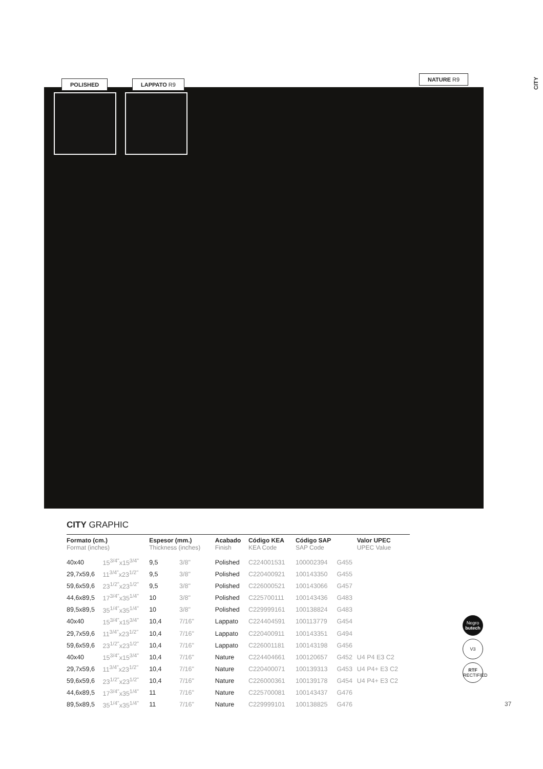CITY
POLISHED LAPPATO R9
NATURE R9
CITY GRAPHIC
| Formato (cm.) Format (inches) | | Espesor (mm.) Thickness (inches) | | Acabado Finish | Código KEA KEA Code | Código SAP SAP Code | | Valor UPEC UPEC Value |
| --- | --- | --- | --- | --- | --- | --- | --- | --- |
| 40x40 | 15<sup>3/4"</sup>x15<sup>3/4"</sup> | 9,5 | 3/8" | Polished | C224001531 | 100002394 | G455 | |
| 29,7x59,6 | 11<sup>3/4"</sup>x23<sup>1/2"</sup> | 9,5 | 3/8" | Polished | C220400921 | 100143350 | G455 | |
| 59,6x59,6 | 23<sup>1/2"</sup>x23<sup>1/2"</sup> | 9,5 | 3/8" | Polished | C226000521 | 100143066 | G457 | |
| 44,6x89,5 | 17<sup>3/4"</sup>x35<sup>1/4"</sup> | 10 | 3/8" | Polished | C225700111 | 100143436 | G483 | |
| 89,5x89,5 | 35<sup>1/4"</sup>x35<sup>1/4"</sup> | 10 | 3/8" | Polished | C229999161 | 100138824 | G483 | |
| 40x40 | 15<sup>3/4"</sup>x15<sup>3/4"</sup> | 10,4 | 7/16" | Lappato | C224404591 | 100113779 | G454 | |
| 29,7x59,6 | 11<sup>3/4"</sup>x23<sup>1/2"</sup> | 10,4 | 7/16" | Lappato | C220400911 | 100143351 | G494 | |
| 59,6x59,6 | 23<sup>1/2"</sup>x23<sup>1/2"</sup> | 10,4 | 7/16" | Lappato | C226001181 | 100143198 | G456 | |
| 40x40 | 15<sup>3/4"</sup>x15<sup>3/4"</sup> | 10,4 | 7/16" | Nature | C224404661 | 100120657 | G452 | U4 P4 E3 C2 |
| 29,7x59,6 | 11<sup>3/4"</sup>x23<sup>1/2"</sup> | 10,4 | 7/16" | Nature | C220400071 | 100139313 | G453 | U4 P4+ E3 C2 |
| 59,6x59,6 | 23<sup>1/2"</sup>x23<sup>1/2"</sup> | 10,4 | 7/16" | Nature | C226000361 | 100139178 | G454 | U4 P4+ E3 C2 |
| 44,6x89,5 | 17<sup>3/4"</sup>x35<sup>1/4"</sup> | 11 | 7/16" | Nature | C225700081 | 100143437 | G476 | |
| 89,5x89,5 | 35<sup>1/4"</sup>x35<sup>1/4"</sup> | 11 | 7/16" | Nature | C229999101 | 100138825 | G476 | |
Negro
butech
V3
RTF
RECTIFIED
37